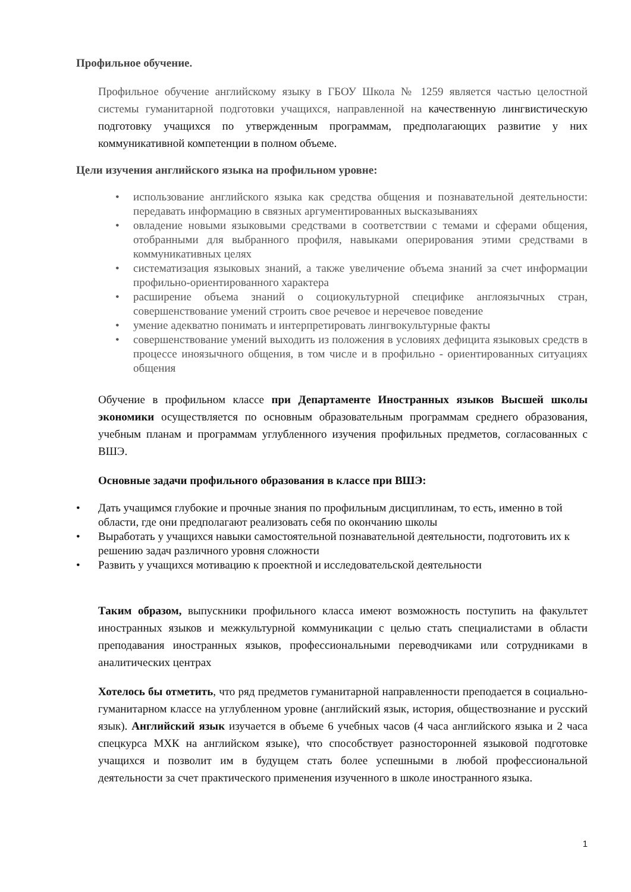Профильное обучение.
Профильное обучение английскому языку в ГБОУ Школа № 1259 является частью целостной системы гуманитарной подготовки учащихся, направленной на качественную лингвистическую подготовку учащихся по утвержденным программам, предполагающих развитие у них коммуникативной компетенции в полном объеме.
Цели изучения английского языка на профильном уровне:
• использование английского языка как средства общения и познавательной деятельности: передавать информацию в связных аргументированных высказываниях
• овладение новыми языковыми средствами в соответствии с темами и сферами общения, отобранными для выбранного профиля, навыками оперирования этими средствами в коммуникативных целях
• систематизация языковых знаний, а также увеличение объема знаний за счет информации профильно-ориентированного характера
• расширение объема знаний о социокультурной специфике англоязычных стран, совершенствование умений строить свое речевое и неречевое поведение
• умение адекватно понимать и интерпретировать лингвокультурные факты
• совершенствование умений выходить из положения в условиях дефицита языковых средств в процессе иноязычного общения, в том числе и в профильно - ориентированных ситуациях общения
Обучение в профильном классе при Департаменте Иностранных языков Высшей школы экономики осуществляется по основным образовательным программам среднего образования, учебным планам и программам углубленного изучения профильных предметов, согласованных с ВШЭ.
Основные задачи профильного образования в классе при ВШЭ:
• Дать учащимся глубокие и прочные знания по профильным дисциплинам, то есть, именно в той области, где они предполагают реализовать себя по окончанию школы
• Выработать у учащихся навыки самостоятельной познавательной деятельности, подготовить их к решению задач различного уровня сложности
• Развить у учащихся мотивацию к проектной и исследовательской деятельности
Таким образом, выпускники профильного класса имеют возможность поступить на факультет иностранных языков и межкультурной коммуникации с целью стать специалистами в области преподавания иностранных языков, профессиональными переводчиками или сотрудниками в аналитических центрах
Хотелось бы отметить, что ряд предметов гуманитарной направленности преподается в социально-гуманитарном классе на углубленном уровне (английский язык, история, обществознание и русский язык). Английский язык изучается в объеме 6 учебных часов (4 часа английского языка и 2 часа спецкурса МХК на английском языке), что способствует разносторонней языковой подготовке учащихся и позволит им в будущем стать более успешными в любой профессиональной деятельности за счет практического применения изученного в школе иностранного языка.
1